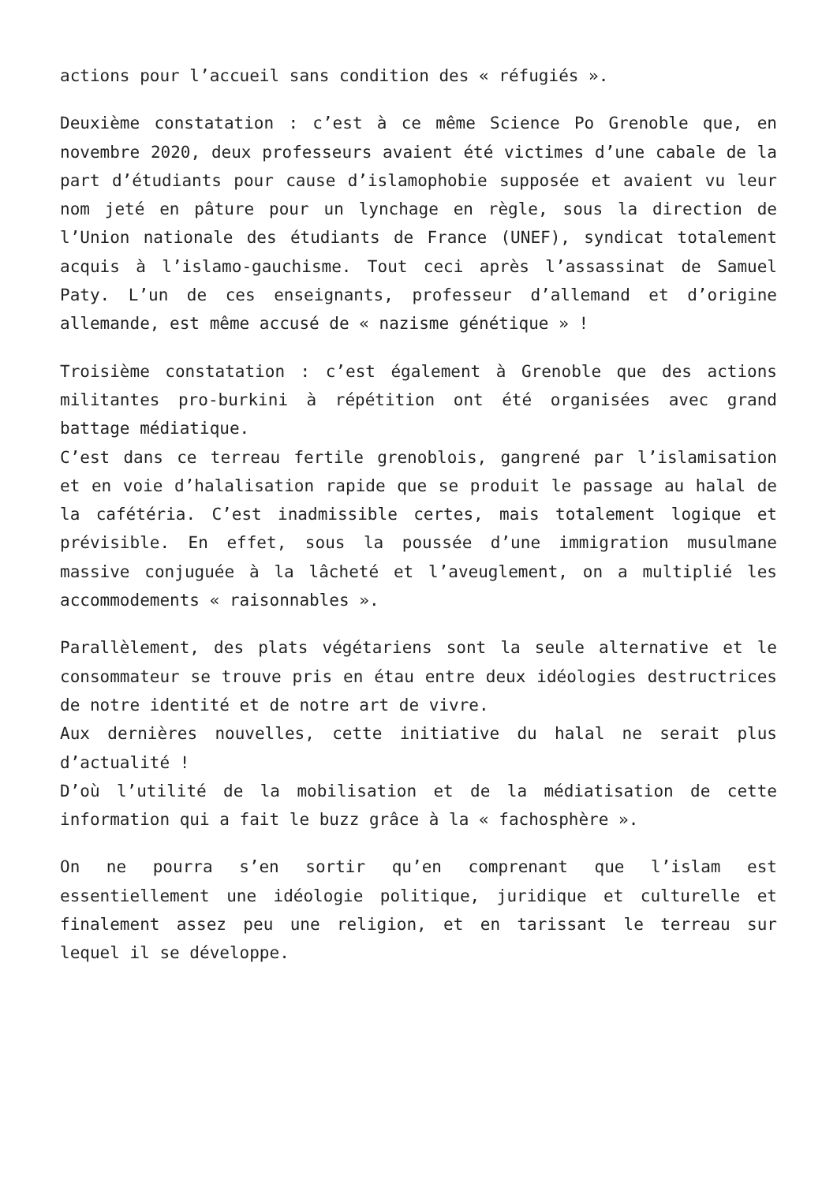actions pour l’accueil sans condition des « réfugiés ».
Deuxième constatation : c’est à ce même Science Po Grenoble que, en novembre 2020, deux professeurs avaient été victimes d’une cabale de la part d’étudiants pour cause d’islamophobie supposée et avaient vu leur nom jeté en pâture pour un lynchage en règle, sous la direction de l’Union nationale des étudiants de France (UNEF), syndicat totalement acquis à l’islamo-gauchisme. Tout ceci après l’assassinat de Samuel Paty. L’un de ces enseignants, professeur d’allemand et d’origine allemande, est même accusé de « nazisme génétique » !
Troisième constatation : c’est également à Grenoble que des actions militantes pro-burkini à répétition ont été organisées avec grand battage médiatique.
C’est dans ce terreau fertile grenoblois, gangrené par l’islamisation et en voie d’halalisation rapide que se produit le passage au halal de la cafétéria. C’est inadmissible certes, mais totalement logique et prévisible. En effet, sous la poussée d’une immigration musulmane massive conjuguée à la lâcheté et l’aveuglement, on a multiplié les accommodements « raisonnables ».
Parallèlement, des plats végétariens sont la seule alternative et le consommateur se trouve pris en étau entre deux idéologies destructrices de notre identité et de notre art de vivre.
Aux dernières nouvelles, cette initiative du halal ne serait plus d’actualité !
D’où l’utilité de la mobilisation et de la médiatisation de cette information qui a fait le buzz grâce à la « fachosphère ».
On ne pourra s’en sortir qu’en comprenant que l’islam est essentiellement une idéologie politique, juridique et culturelle et finalement assez peu une religion, et en tarissant le terreau sur lequel il se développe.